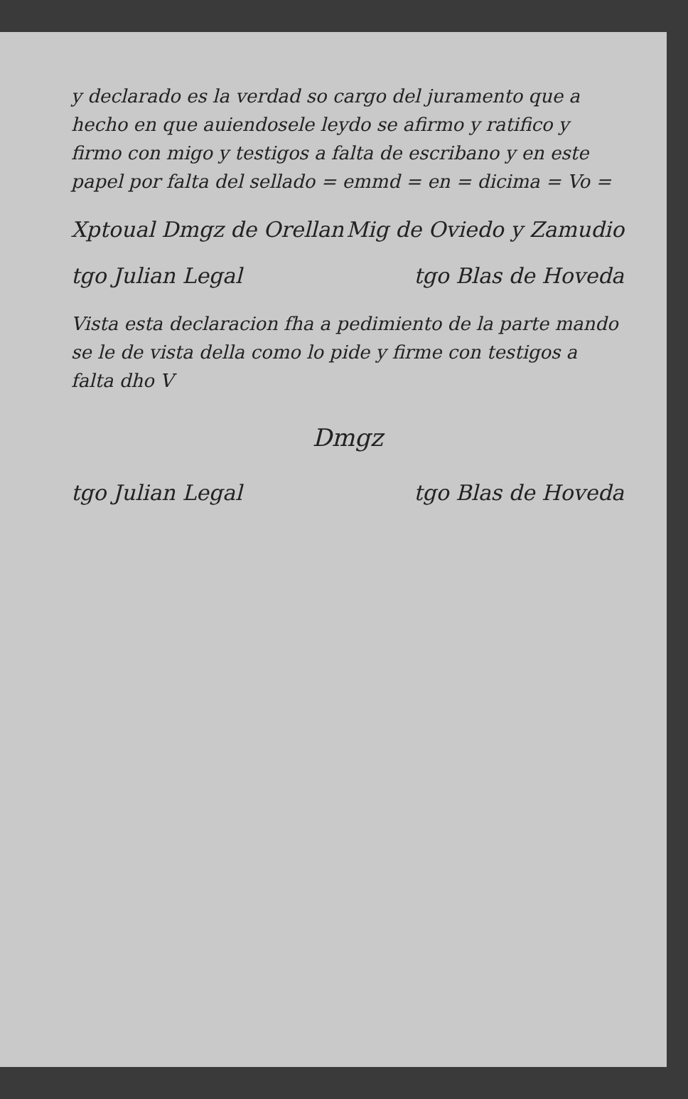y declarado es la verdad so cargo del juramento que a hecho en que auiendosele leydo se afirmo y ratifico y firmo con migo y testigos a falta de escribano y en este papel por falta del sellado = emmd = en = dicima = Vo =
Xptoual Dmgz de Orellan Mig de Oviedo y Zamudio
tgo Julian Legal tgo Blas de Hoveda
Vista esta declaracion fha a pedimiento de la parte mando se le de vista della como lo pide y firme con testigos a falta dho V
Dmgz
tgo Julian Legal tgo Blas de Hoveda